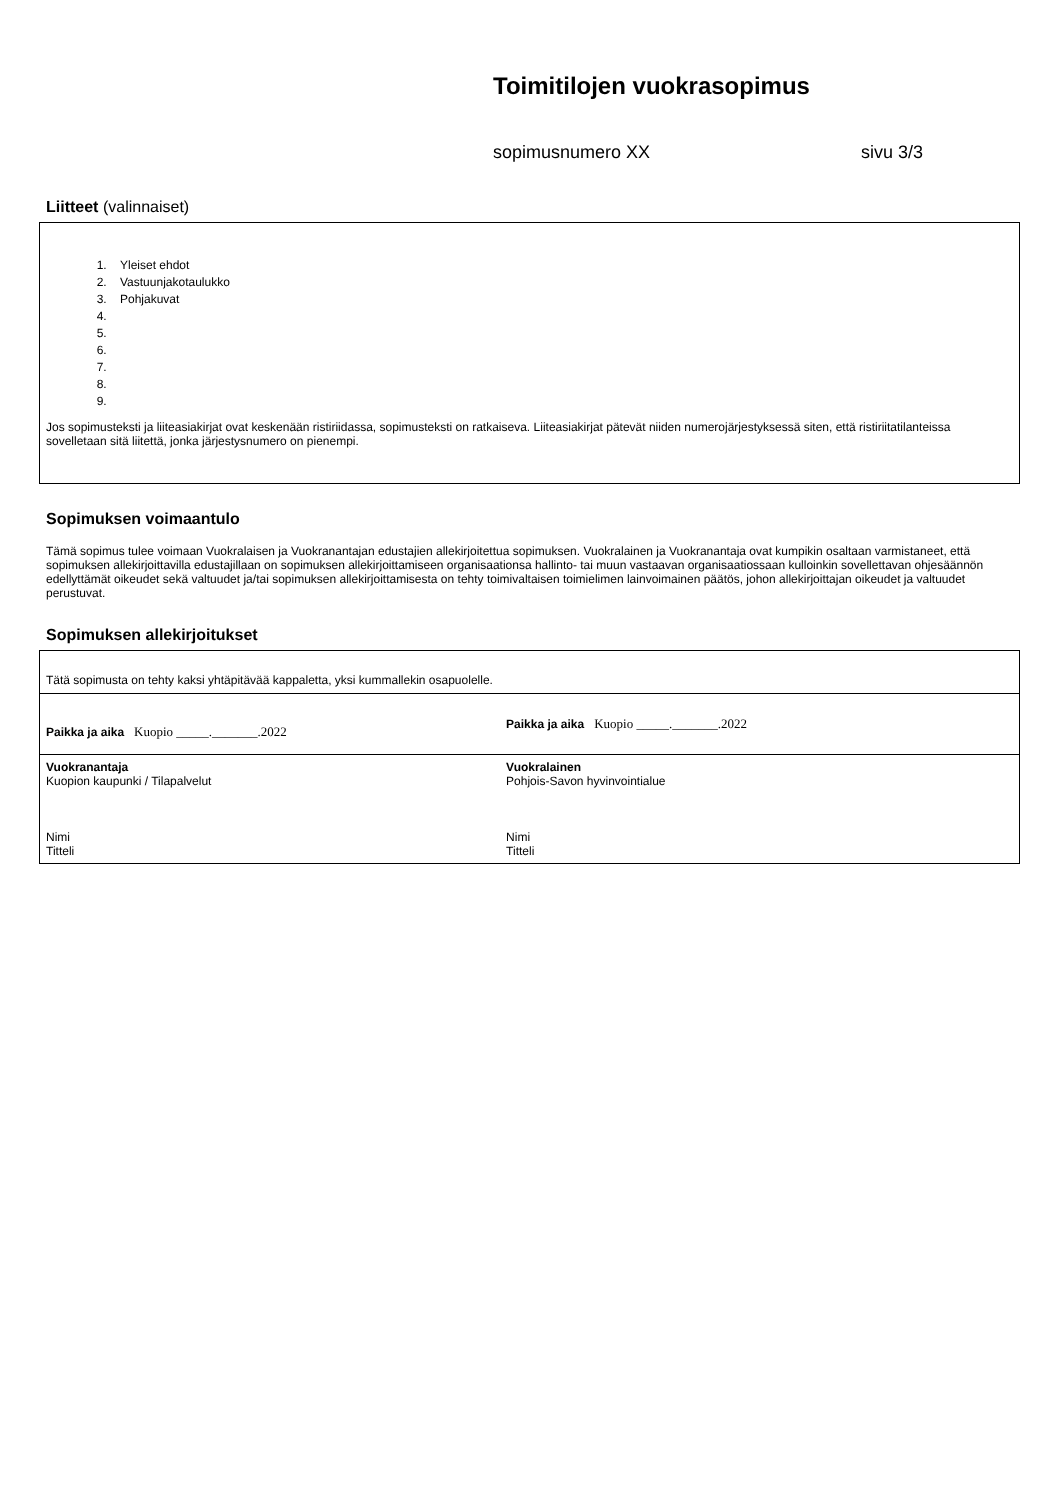Toimitilojen vuokrasopimus
sopimusnumero XX sivu 3/3
Liitteet (valinnaiset)
1. Yleiset ehdot
2. Vastuunjakotaulukko
3. Pohjakuvat
Jos sopimusteksti ja liiteasiakirjat ovat keskenään ristiriidassa, sopimusteksti on ratkaiseva. Liiteasiakirjat pätevät niiden numerojärjestyksessä siten, että ristiriitatilanteissa sovelletaan sitä liitettä, jonka järjestysnumero on pienempi.
Sopimuksen voimaantulo
Tämä sopimus tulee voimaan Vuokralaisen ja Vuokranantajan edustajien allekirjoitettua sopimuksen. Vuokralainen ja Vuokranantaja ovat kumpikin osaltaan varmistaneet, että sopimuksen allekirjoittavilla edustajillaan on sopimuksen allekirjoittamiseen organisaationsa hallinto- tai muun vastaavan organisaatiossaan kulloinkin sovellettavan ohjesäännön edellyttämät oikeudet sekä valtuudet ja/tai sopimuksen allekirjoittamisesta on tehty toimivaltaisen toimielimen lainvoimainen päätös, johon allekirjoittajan oikeudet ja valtuudet perustuvat.
Sopimuksen allekirjoitukset
| Tätä sopimusta on tehty kaksi yhtäpitävää kappaletta, yksi kummallekin osapuolelle. | |
| Paikka ja aika Kuopio _____._______.2022 | Paikka ja aika Kuopio _____._______.2022 |
| Vuokranantaja Kuopion kaupunki / Tilapalvelut Nimi Titteli | Vuokralainen Pohjois-Savon hyvinvointialue Nimi Titteli |